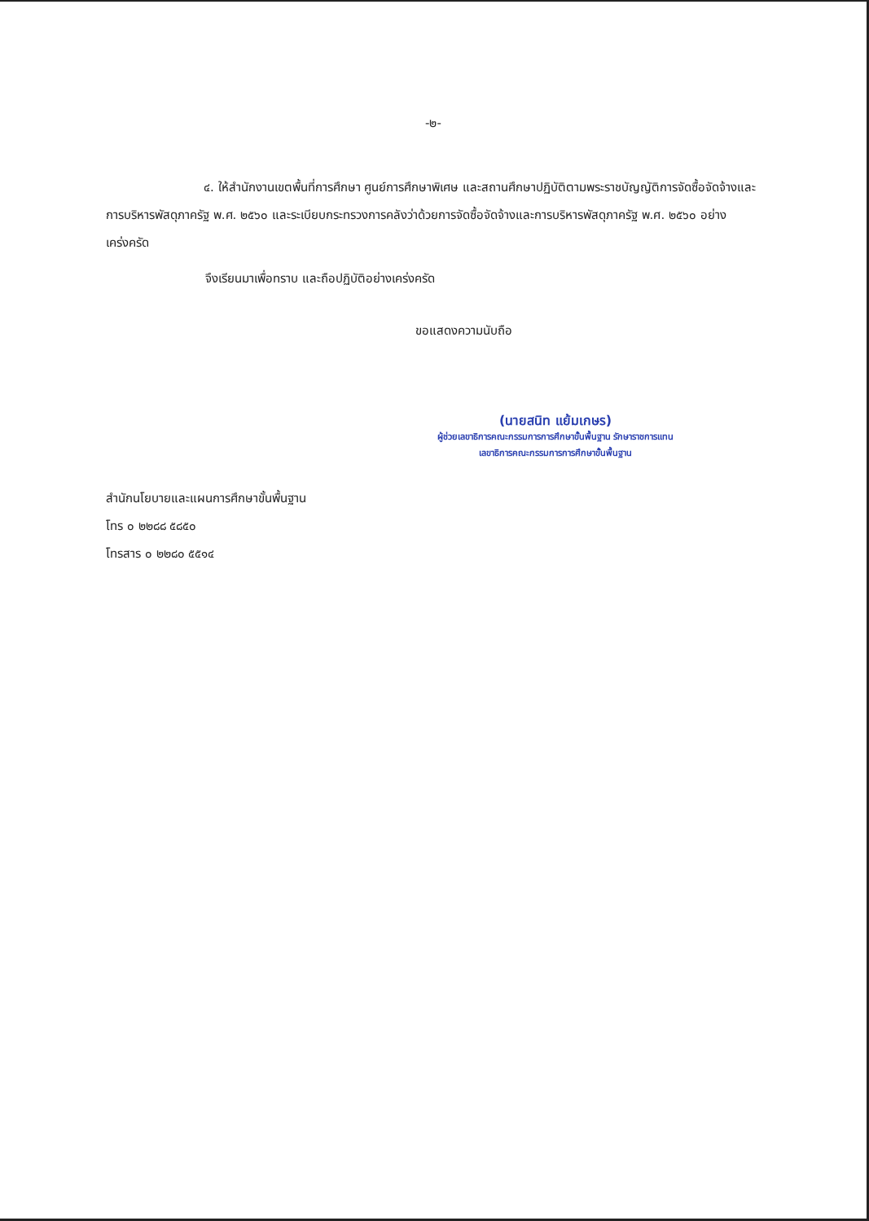-๒-
๔. ให้สำนักงานเขตพื้นที่การศึกษา ศูนย์การศึกษาพิเศษ และสถานศึกษาปฏิบัติตามพระราชบัญญัติการจัดซื้อจัดจ้างและการบริหารพัสดุภาครัฐ พ.ศ. ๒๕๖๐ และระเบียบกระทรวงการคลังว่าด้วยการจัดซื้อจัดจ้างและการบริหารพัสดุภาครัฐ พ.ศ. ๒๕๖๐ อย่างเคร่งครัด
จึงเรียนมาเพื่อทราบ และถือปฏิบัติอย่างเคร่งครัด
ขอแสดงความนับถือ
(นายสนิท แย้มเกษร)
ผู้ช่วยเลขาธิการคณะกรรมการการศึกษาขั้นพื้นฐาน รักษาราชการแทน
เลขาธิการคณะกรรมการการศึกษาขั้นพื้นฐาน
สำนักนโยบายและแผนการศึกษาขั้นพื้นฐาน
โทร ๐ ๒๒๘๘ ๕๘๕๐
โทรสาร ๐ ๒๒๘๐ ๕๕๑๔